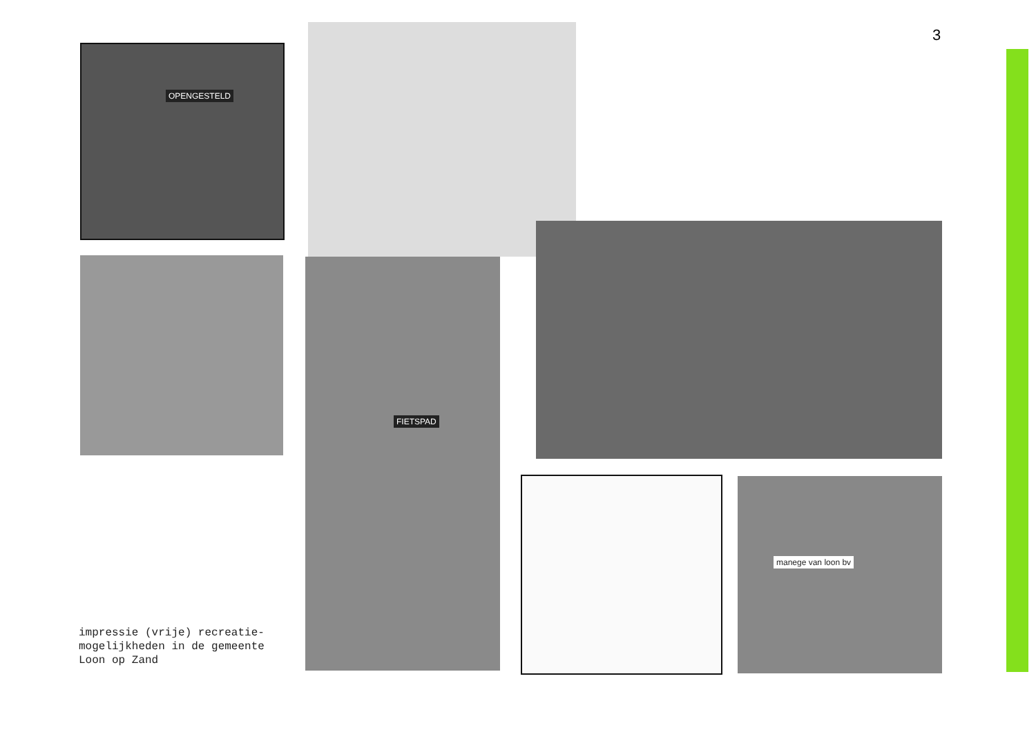3
OPENGESTELD
FIETSPAD
manege van loon bv
impressie (vrije) recreatie-
mogelijkheden in de gemeente
Loon op Zand